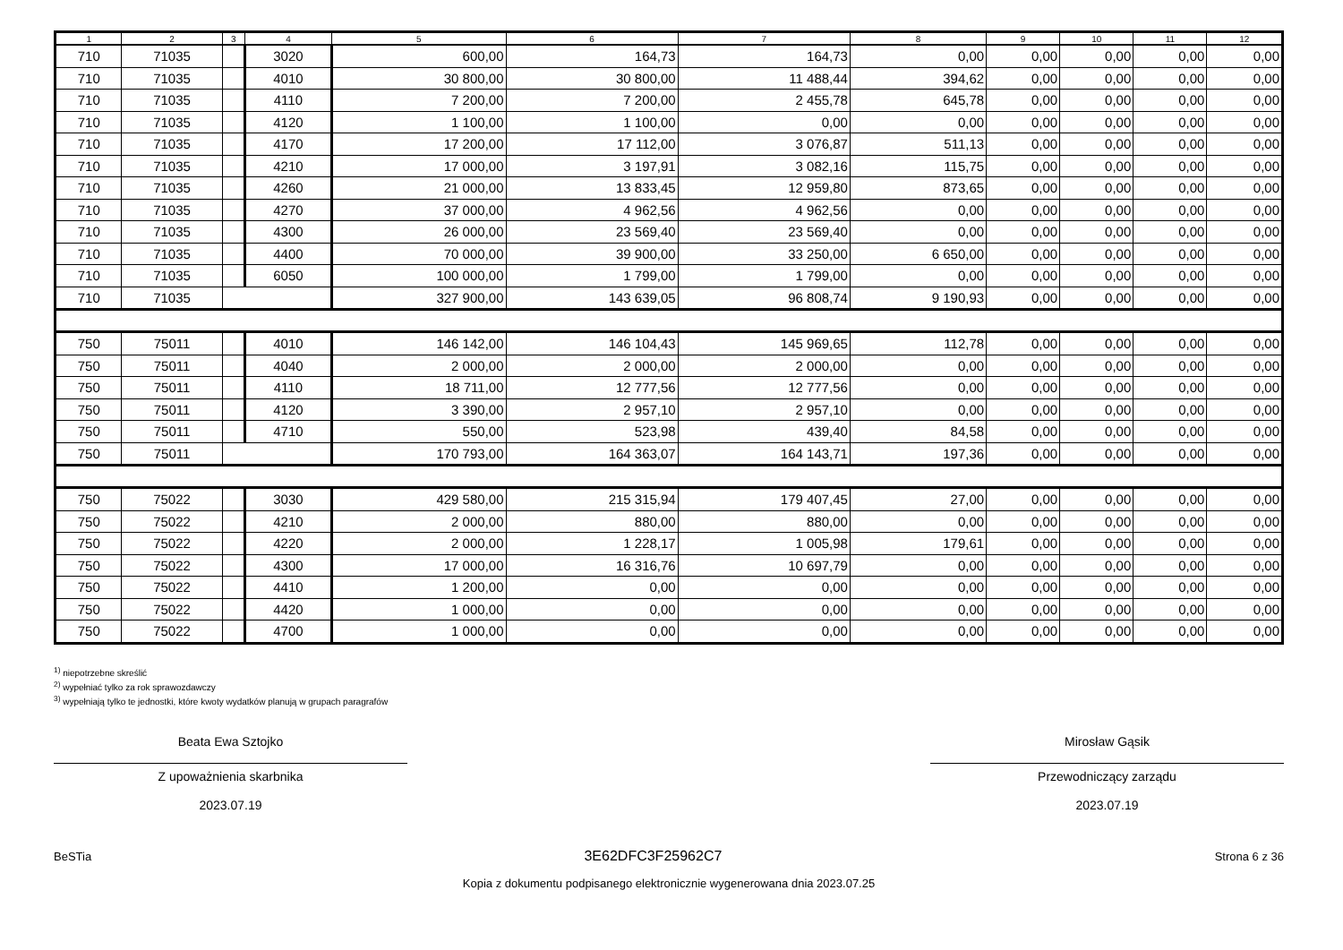| 1 | 2 | 3 | 4 | 5 | 6 | 7 | 8 | 9 | 10 | 11 | 12 |
| --- | --- | --- | --- | --- | --- | --- | --- | --- | --- | --- | --- |
| 710 | 71035 | | 3020 | 600,00 | 164,73 | 164,73 | 0,00 | 0,00 | 0,00 | 0,00 | 0,00 |
| 710 | 71035 | | 4010 | 30 800,00 | 30 800,00 | 11 488,44 | 394,62 | 0,00 | 0,00 | 0,00 | 0,00 |
| 710 | 71035 | | 4110 | 7 200,00 | 7 200,00 | 2 455,78 | 645,78 | 0,00 | 0,00 | 0,00 | 0,00 |
| 710 | 71035 | | 4120 | 1 100,00 | 1 100,00 | 0,00 | 0,00 | 0,00 | 0,00 | 0,00 | 0,00 |
| 710 | 71035 | | 4170 | 17 200,00 | 17 112,00 | 3 076,87 | 511,13 | 0,00 | 0,00 | 0,00 | 0,00 |
| 710 | 71035 | | 4210 | 17 000,00 | 3 197,91 | 3 082,16 | 115,75 | 0,00 | 0,00 | 0,00 | 0,00 |
| 710 | 71035 | | 4260 | 21 000,00 | 13 833,45 | 12 959,80 | 873,65 | 0,00 | 0,00 | 0,00 | 0,00 |
| 710 | 71035 | | 4270 | 37 000,00 | 4 962,56 | 4 962,56 | 0,00 | 0,00 | 0,00 | 0,00 | 0,00 |
| 710 | 71035 | | 4300 | 26 000,00 | 23 569,40 | 23 569,40 | 0,00 | 0,00 | 0,00 | 0,00 | 0,00 |
| 710 | 71035 | | 4400 | 70 000,00 | 39 900,00 | 33 250,00 | 6 650,00 | 0,00 | 0,00 | 0,00 | 0,00 |
| 710 | 71035 | | 6050 | 100 000,00 | 1 799,00 | 1 799,00 | 0,00 | 0,00 | 0,00 | 0,00 | 0,00 |
| 710 | 71035 | | | 327 900,00 | 143 639,05 | 96 808,74 | 9 190,93 | 0,00 | 0,00 | 0,00 | 0,00 |
| 750 | 75011 | | 4010 | 146 142,00 | 146 104,43 | 145 969,65 | 112,78 | 0,00 | 0,00 | 0,00 | 0,00 |
| 750 | 75011 | | 4040 | 2 000,00 | 2 000,00 | 2 000,00 | 0,00 | 0,00 | 0,00 | 0,00 | 0,00 |
| 750 | 75011 | | 4110 | 18 711,00 | 12 777,56 | 12 777,56 | 0,00 | 0,00 | 0,00 | 0,00 | 0,00 |
| 750 | 75011 | | 4120 | 3 390,00 | 2 957,10 | 2 957,10 | 0,00 | 0,00 | 0,00 | 0,00 | 0,00 |
| 750 | 75011 | | 4710 | 550,00 | 523,98 | 439,40 | 84,58 | 0,00 | 0,00 | 0,00 | 0,00 |
| 750 | 75011 | | | 170 793,00 | 164 363,07 | 164 143,71 | 197,36 | 0,00 | 0,00 | 0,00 | 0,00 |
| 750 | 75022 | | 3030 | 429 580,00 | 215 315,94 | 179 407,45 | 27,00 | 0,00 | 0,00 | 0,00 | 0,00 |
| 750 | 75022 | | 4210 | 2 000,00 | 880,00 | 880,00 | 0,00 | 0,00 | 0,00 | 0,00 | 0,00 |
| 750 | 75022 | | 4220 | 2 000,00 | 1 228,17 | 1 005,98 | 179,61 | 0,00 | 0,00 | 0,00 | 0,00 |
| 750 | 75022 | | 4300 | 17 000,00 | 16 316,76 | 10 697,79 | 0,00 | 0,00 | 0,00 | 0,00 | 0,00 |
| 750 | 75022 | | 4410 | 1 200,00 | 0,00 | 0,00 | 0,00 | 0,00 | 0,00 | 0,00 | 0,00 |
| 750 | 75022 | | 4420 | 1 000,00 | 0,00 | 0,00 | 0,00 | 0,00 | 0,00 | 0,00 | 0,00 |
| 750 | 75022 | | 4700 | 1 000,00 | 0,00 | 0,00 | 0,00 | 0,00 | 0,00 | 0,00 | 0,00 |
<sup>1)</sup> niepotrzebne skreślić
<sup>2)</sup> wypełniać tylko za rok sprawozdawczy
<sup>3)</sup> wypełniają tylko te jednostki, które kwoty wydatków planują w grupach paragrafów
Beata Ewa Sztojko
Z upoważnienia skarbnika
2023.07.19
Mirosław Gąsik
Przewodniczący zarządu
2023.07.19
BeSTia 3E62DFC3F25962C7 Strona 6 z 36
Kopia z dokumentu podpisanego elektronicznie wygenerowana dnia 2023.07.25